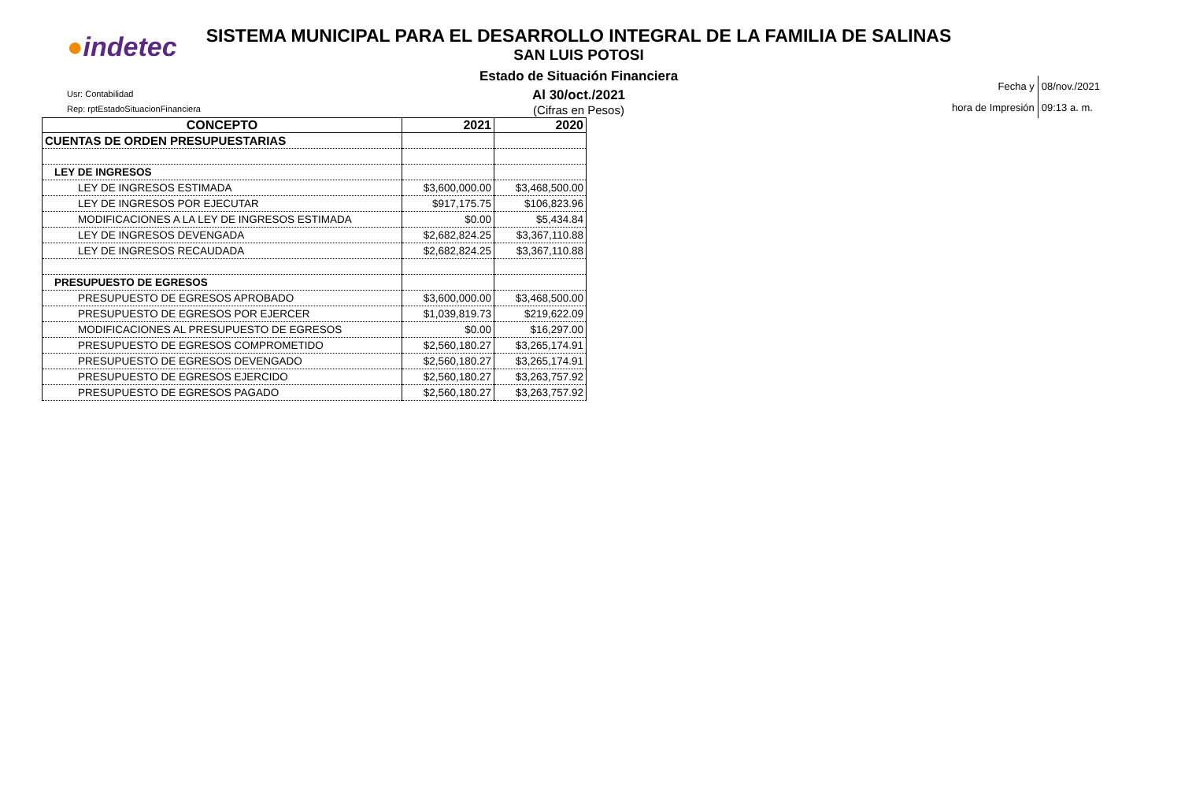●indetec
SISTEMA MUNICIPAL PARA EL DESARROLLO INTEGRAL DE LA FAMILIA DE SALINAS
SAN LUIS POTOSI
Estado de Situación Financiera
Al 30/oct./2021
(Cifras en Pesos)
Usr: Contabilidad
Rep: rptEstadoSituacionFinanciera
| Fecha y | 08/nov./2021 |
| hora de Impresión | 09:13 a. m. |
| CONCEPTO | 2021 | 2020 |
| --- | --- | --- |
| CUENTAS DE ORDEN PRESUPUESTARIAS | | |
| LEY DE INGRESOS | | |
| LEY DE INGRESOS ESTIMADA | $3,600,000.00 | $3,468,500.00 |
| LEY DE INGRESOS POR EJECUTAR | $917,175.75 | $106,823.96 |
| MODIFICACIONES A LA LEY DE INGRESOS ESTIMADA | $0.00 | $5,434.84 |
| LEY DE INGRESOS DEVENGADA | $2,682,824.25 | $3,367,110.88 |
| LEY DE INGRESOS RECAUDADA | $2,682,824.25 | $3,367,110.88 |
| PRESUPUESTO DE EGRESOS | | |
| PRESUPUESTO DE EGRESOS APROBADO | $3,600,000.00 | $3,468,500.00 |
| PRESUPUESTO DE EGRESOS POR EJERCER | $1,039,819.73 | $219,622.09 |
| MODIFICACIONES AL PRESUPUESTO DE EGRESOS | $0.00 | $16,297.00 |
| PRESUPUESTO DE EGRESOS COMPROMETIDO | $2,560,180.27 | $3,265,174.91 |
| PRESUPUESTO DE EGRESOS DEVENGADO | $2,560,180.27 | $3,265,174.91 |
| PRESUPUESTO DE EGRESOS EJERCIDO | $2,560,180.27 | $3,263,757.92 |
| PRESUPUESTO DE EGRESOS PAGADO | $2,560,180.27 | $3,263,757.92 |